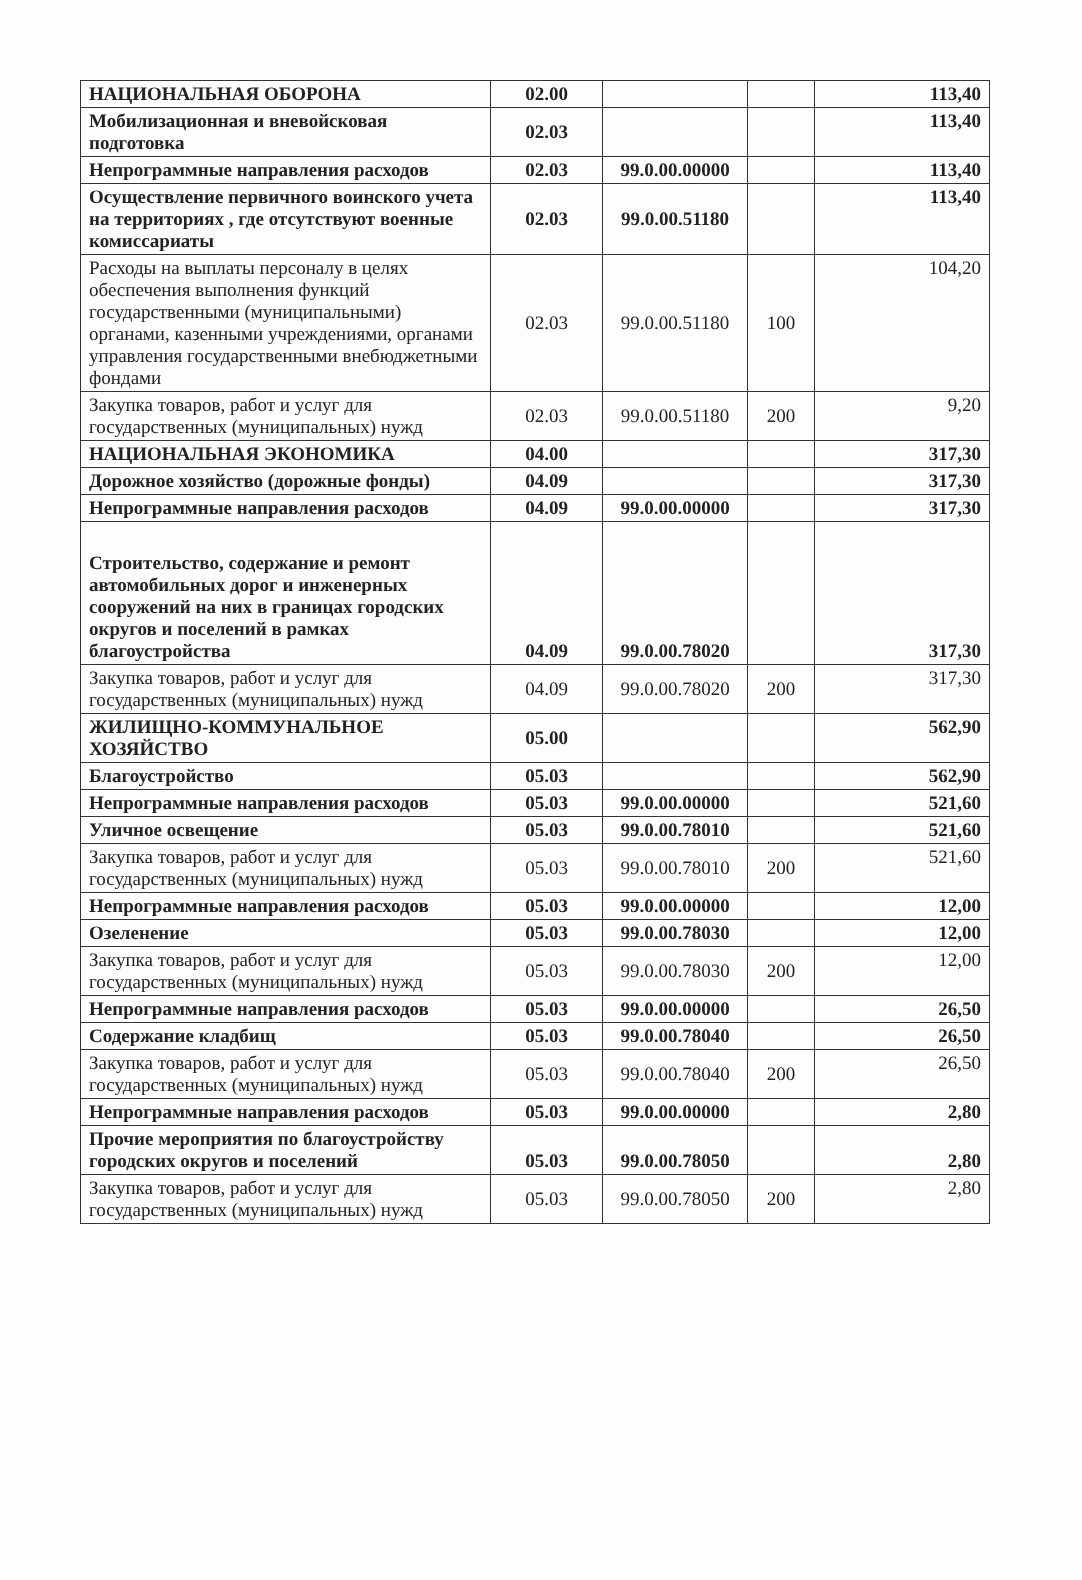| НАЦИОНАЛЬНАЯ ОБОРОНА | 02.00 | | | 113,40 |
| Мобилизационная и вневойсковая подготовка | 02.03 | | | 113,40 |
| Непрограммные направления расходов | 02.03 | 99.0.00.00000 | | 113,40 |
| Осуществление первичного воинского учета на территориях , где отсутствуют военные комиссариаты | 02.03 | 99.0.00.51180 | | 113,40 |
| Расходы на выплаты персоналу в целях обеспечения выполнения функций государственными (муниципальными) органами, казенными учреждениями, органами управления государственными внебюджетными фондами | 02.03 | 99.0.00.51180 | 100 | 104,20 |
| Закупка товаров, работ и услуг для государственных (муниципальных) нужд | 02.03 | 99.0.00.51180 | 200 | 9,20 |
| НАЦИОНАЛЬНАЯ ЭКОНОМИКА | 04.00 | | | 317,30 |
| Дорожное хозяйство (дорожные фонды) | 04.09 | | | 317,30 |
| Непрограммные направления расходов | 04.09 | 99.0.00.00000 | | 317,30 |
| Строительство, содержание и ремонт автомобильных дорог и инженерных сооружений на них в границах городских округов и поселений в рамках благоустройства | 04.09 | 99.0.00.78020 | | 317,30 |
| Закупка товаров, работ и услуг для государственных (муниципальных) нужд | 04.09 | 99.0.00.78020 | 200 | 317,30 |
| ЖИЛИЩНО-КОММУНАЛЬНОЕ ХОЗЯЙСТВО | 05.00 | | | 562,90 |
| Благоустройство | 05.03 | | | 562,90 |
| Непрограммные направления расходов | 05.03 | 99.0.00.00000 | | 521,60 |
| Уличное освещение | 05.03 | 99.0.00.78010 | | 521,60 |
| Закупка товаров, работ и услуг для государственных (муниципальных) нужд | 05.03 | 99.0.00.78010 | 200 | 521,60 |
| Непрограммные направления расходов | 05.03 | 99.0.00.00000 | | 12,00 |
| Озеленение | 05.03 | 99.0.00.78030 | | 12,00 |
| Закупка товаров, работ и услуг для государственных (муниципальных) нужд | 05.03 | 99.0.00.78030 | 200 | 12,00 |
| Непрограммные направления расходов | 05.03 | 99.0.00.00000 | | 26,50 |
| Содержание кладбищ | 05.03 | 99.0.00.78040 | | 26,50 |
| Закупка товаров, работ и услуг для государственных (муниципальных) нужд | 05.03 | 99.0.00.78040 | 200 | 26,50 |
| Непрограммные направления расходов | 05.03 | 99.0.00.00000 | | 2,80 |
| Прочие мероприятия по благоустройству городских округов и поселений | 05.03 | 99.0.00.78050 | | 2,80 |
| Закупка товаров, работ и услуг для государственных (муниципальных) нужд | 05.03 | 99.0.00.78050 | 200 | 2,80 |